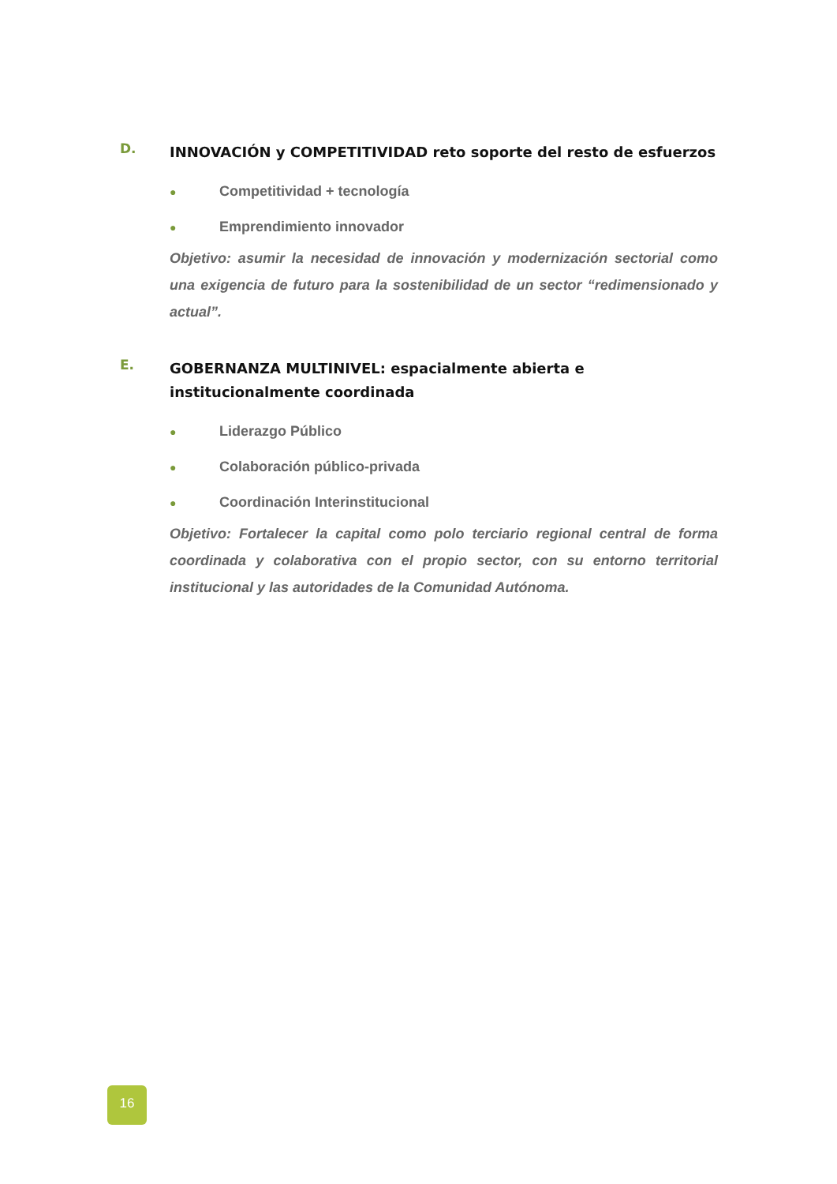D.
INNOVACIÓN y COMPETITIVIDAD reto soporte del resto de esfuerzos
● Competitividad + tecnología
● Emprendimiento innovador
Objetivo: asumir la necesidad de innovación y modernización sectorial como una exigencia de futuro para la sostenibilidad de un sector “redimensionado y actual”.
E.
GOBERNANZA MULTINIVEL: espacialmente abierta e institucionalmente coordinada
● Liderazgo Público
● Colaboración público-privada
● Coordinación Interinstitucional
Objetivo: Fortalecer la capital como polo terciario regional central de forma coordinada y colaborativa con el propio sector, con su entorno territorial institucional y las autoridades de la Comunidad Autónoma.
16